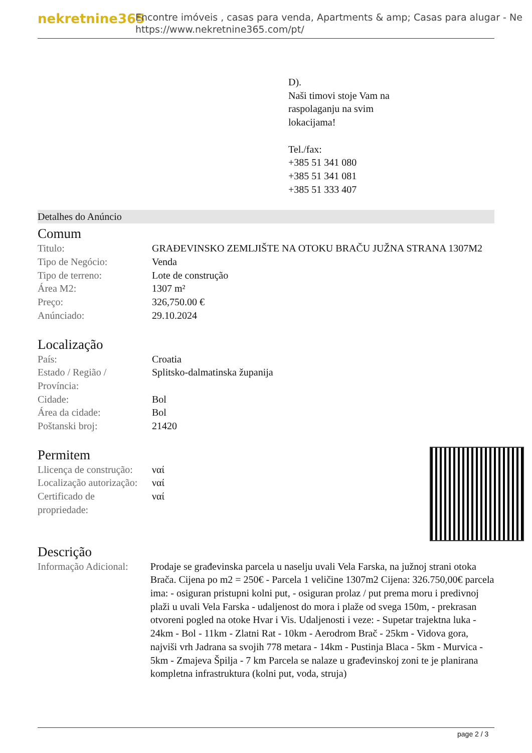nekretnine365
Encontre imóveis , casas para venda, Apartments & amp; Casas para alugar - Ne
https://www.nekretnine365.com/pt/
D).
Naši timovi stoje Vam na
raspolaganju na svim
lokacijama!
Tel./fax:
+385 51 341 080
+385 51 341 081
+385 51 333 407
Detalhes do Anúncio
Comum
| Titulo: | GRAĐEVINSKO ZEMLJIŠTE NA OTOKU BRAČU JUŽNA STRANA 1307M2 |
| Tipo de Negócio: | Venda |
| Tipo de terreno: | Lote de construção |
| Área M2: | 1307 m² |
| Preço: | 326,750.00 € |
| Anúnciado: | 29.10.2024 |
Localização
| País: | Croatia |
| Estado / Região / Província: | Splitsko-dalmatinska županija |
| Cidade: | Bol |
| Área da cidade: | Bol |
| Poštanski broj: | 21420 |
Permitem
| Llicença de construção: | ναί |
| Localização autorização: | ναί |
| Certificado de propriedade: | ναί |
Descrição
| Informação Adicional: | Prodaje se građevinska parcela u naselju uvali Vela Farska, na južnoj strani otoka Brača. Cijena po m2 = 250€ - Parcela 1 veličine 1307m2 Cijena: 326.750,00€ parcela ima: - osiguran pristupni kolni put, - osiguran prolaz / put prema moru i predivnoj plaži u uvali Vela Farska - udaljenost do mora i plaže od svega 150m, - prekrasan otvoreni pogled na otoke Hvar i Vis. Udaljenosti i veze: - Supetar trajektna luka - 24km - Bol - 11km - Zlatni Rat - 10km - Aerodrom Brač - 25km - Vidova gora, najviši vrh Jadrana sa svojih 778 metara - 14km - Pustinja Blaca - 5km - Murvica - 5km - Zmajeva Špilja - 7 km Parcela se nalaze u građevinskoj zoni te je planirana kompletna infrastruktura (kolni put, voda, struja) |
page 2 / 3